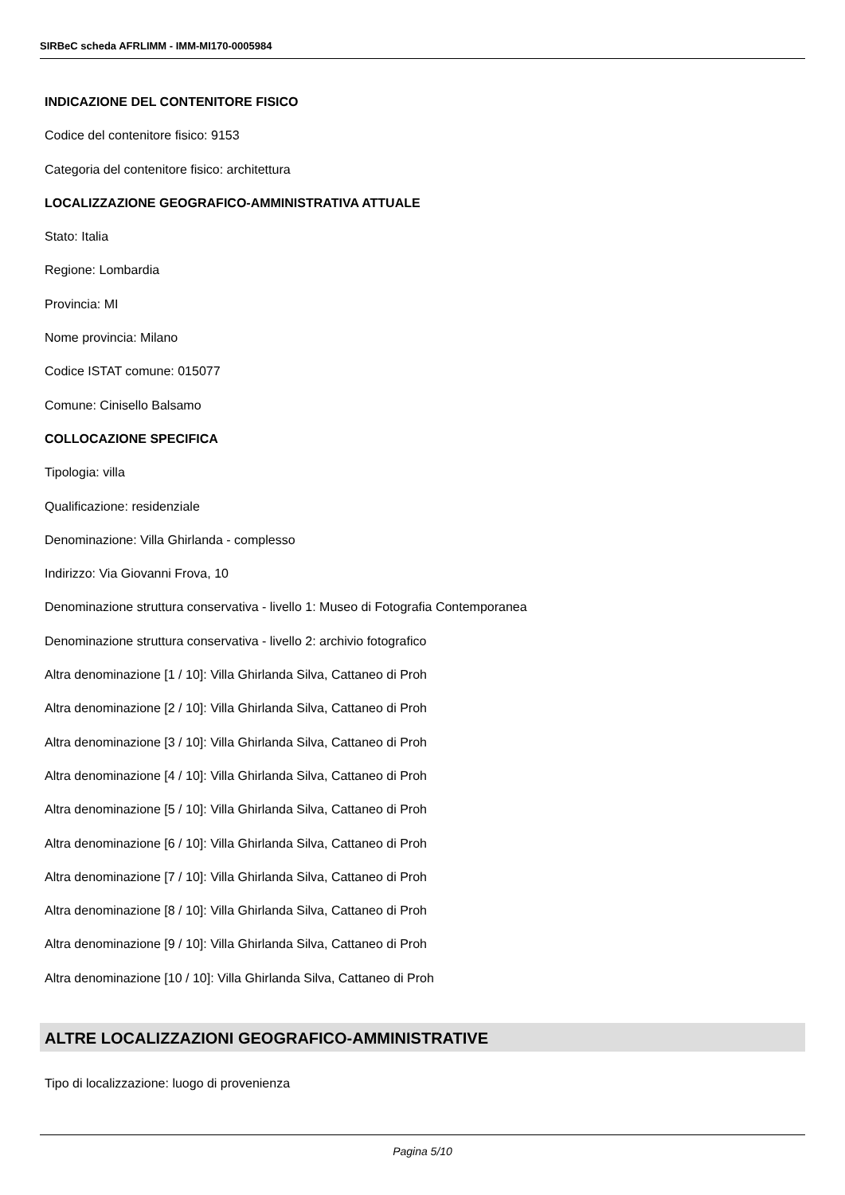SIRBeC scheda AFRLIMM - IMM-MI170-0005984
INDICAZIONE DEL CONTENITORE FISICO
Codice del contenitore fisico: 9153
Categoria del contenitore fisico: architettura
LOCALIZZAZIONE GEOGRAFICO-AMMINISTRATIVA ATTUALE
Stato: Italia
Regione: Lombardia
Provincia: MI
Nome provincia: Milano
Codice ISTAT comune: 015077
Comune: Cinisello Balsamo
COLLOCAZIONE SPECIFICA
Tipologia: villa
Qualificazione: residenziale
Denominazione: Villa Ghirlanda - complesso
Indirizzo: Via Giovanni Frova, 10
Denominazione struttura conservativa - livello 1: Museo di Fotografia Contemporanea
Denominazione struttura conservativa - livello 2: archivio fotografico
Altra denominazione [1 / 10]: Villa Ghirlanda Silva, Cattaneo di Proh
Altra denominazione [2 / 10]: Villa Ghirlanda Silva, Cattaneo di Proh
Altra denominazione [3 / 10]: Villa Ghirlanda Silva, Cattaneo di Proh
Altra denominazione [4 / 10]: Villa Ghirlanda Silva, Cattaneo di Proh
Altra denominazione [5 / 10]: Villa Ghirlanda Silva, Cattaneo di Proh
Altra denominazione [6 / 10]: Villa Ghirlanda Silva, Cattaneo di Proh
Altra denominazione [7 / 10]: Villa Ghirlanda Silva, Cattaneo di Proh
Altra denominazione [8 / 10]: Villa Ghirlanda Silva, Cattaneo di Proh
Altra denominazione [9 / 10]: Villa Ghirlanda Silva, Cattaneo di Proh
Altra denominazione [10 / 10]: Villa Ghirlanda Silva, Cattaneo di Proh
ALTRE LOCALIZZAZIONI GEOGRAFICO-AMMINISTRATIVE
Tipo di localizzazione: luogo di provenienza
Pagina 5/10